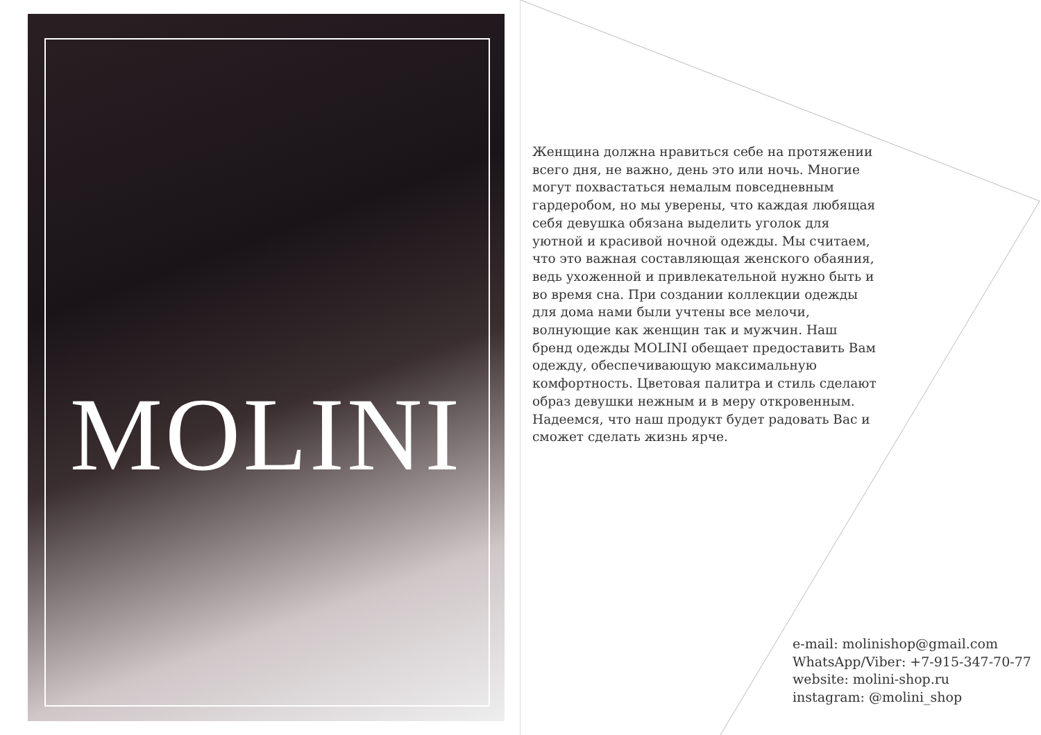MOLINI
Женщина должна нравиться себе на протяжении всего дня, не важно, день это или ночь. Многие могут похвастаться немалым повседневным гардеробом, но мы уверены, что каждая любящая себя девушка обязана выделить уголок для уютной и красивой ночной одежды. Мы считаем, что это важная составляющая женского обаяния, ведь ухоженной и привлекательной нужно быть и во время сна. При создании коллекции одежды для дома нами были учтены все мелочи, волнующие как женщин так и мужчин. Наш бренд одежды MOLINI обещает предоставить Вам одежду, обеспечивающую максимальную комфортность. Цветовая палитра и стиль сделают образ девушки нежным и в меру откровенным. Надеемся, что наш продукт будет радовать Вас и сможет сделать жизнь ярче.
e-mail: molinishop@gmail.com
WhatsApp/Viber: +7-915-347-70-77
website: molini-shop.ru
instagram: @molini_shop